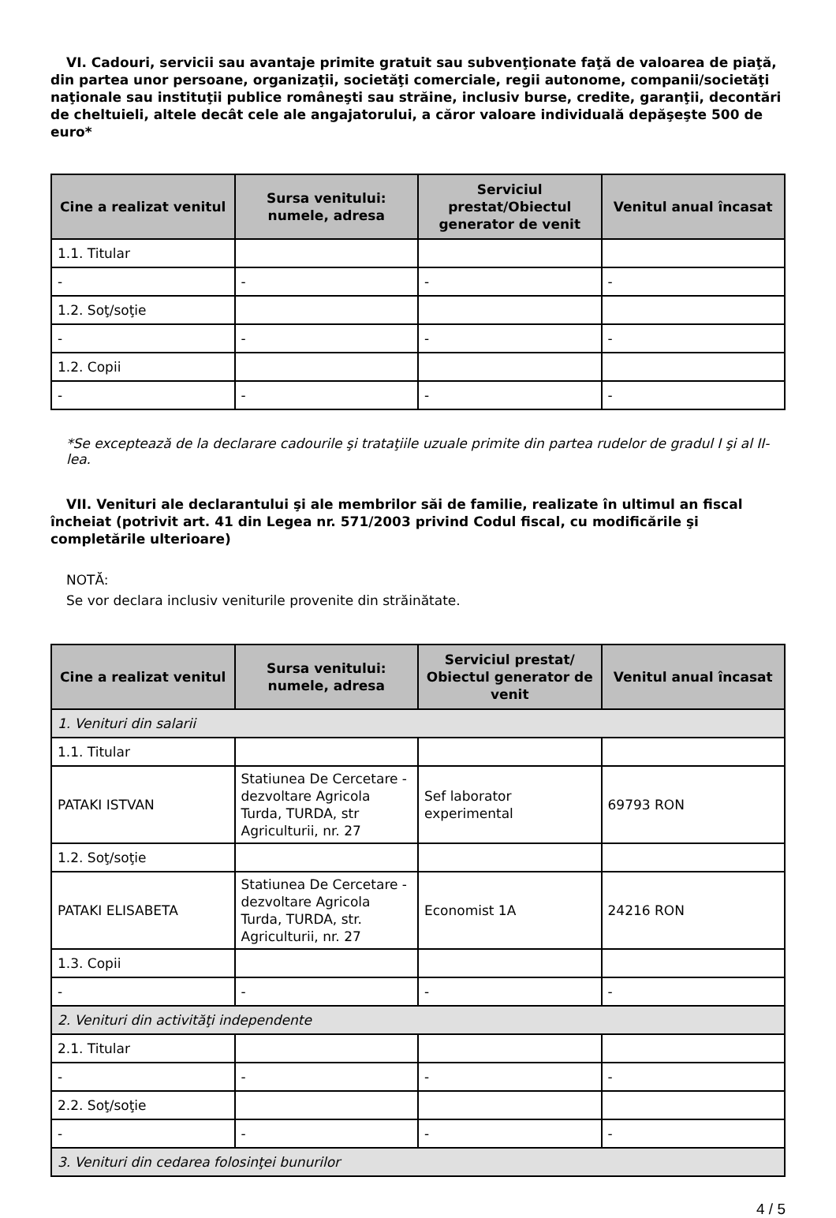VI. Cadouri, servicii sau avantaje primite gratuit sau subvenţionate faţă de valoarea de piaţă, din partea unor persoane, organizaţii, societăţi comerciale, regii autonome, companii/societăţi naţionale sau instituţii publice româneşti sau străine, inclusiv burse, credite, garanţii, decontări de cheltuieli, altele decât cele ale angajatorului, a căror valoare individuală depăşeşte 500 de euro*
| Cine a realizat venitul | Sursa venitului: numele, adresa | Serviciul prestat/Obiectul generator de venit | Venitul anual încasat |
| --- | --- | --- | --- |
| 1.1. Titular | | | |
| - | - | - | - |
| 1.2. Soţ/soţie | | | |
| - | - | - | - |
| 1.2. Copii | | | |
| - | - | - | - |
*Se exceptează de la declarare cadourile şi trataţiile uzuale primite din partea rudelor de gradul I şi al II-lea.
VII. Venituri ale declarantului şi ale membrilor săi de familie, realizate în ultimul an fiscal încheiat (potrivit art. 41 din Legea nr. 571/2003 privind Codul fiscal, cu modificările şi completările ulterioare)
NOTĂ:
Se vor declara inclusiv veniturile provenite din străinătate.
| Cine a realizat venitul | Sursa venitului: numele, adresa | Serviciul prestat/ Obiectul generator de venit | Venitul anual încasat |
| --- | --- | --- | --- |
| 1. Venituri din salarii | | | |
| 1.1. Titular | | | |
| PATAKI ISTVAN | Statiunea De Cercetare - dezvoltare Agricola Turda, TURDA, str Agriculturii, nr. 27 | Sef laborator experimental | 69793 RON |
| 1.2. Soţ/soţie | | | |
| PATAKI ELISABETA | Statiunea De Cercetare - dezvoltare Agricola Turda, TURDA, str. Agriculturii, nr. 27 | Economist 1A | 24216 RON |
| 1.3. Copii | | | |
| - | - | - | - |
| 2. Venituri din activităţi independente | | | |
| 2.1. Titular | | | |
| - | - | - | - |
| 2.2. Soţ/soţie | | | |
| - | - | - | - |
| 3. Venituri din cedarea folosinţei bunurilor | | | |
4 / 5